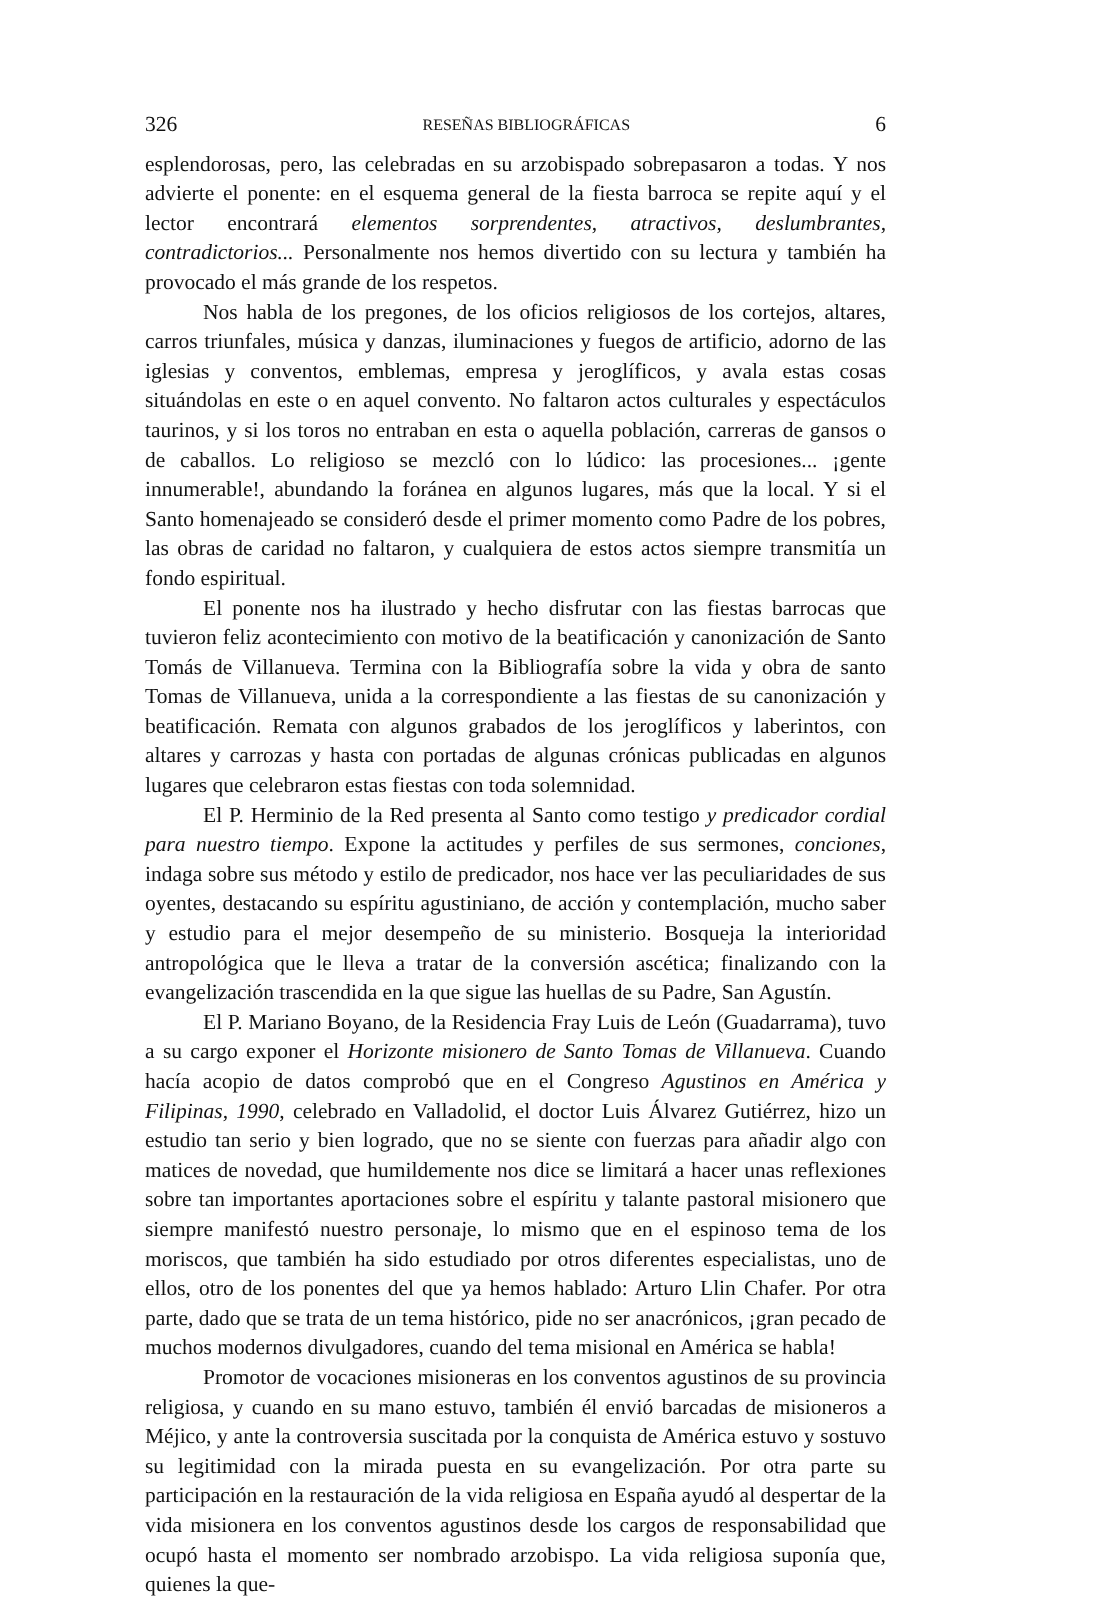326 RESEÑAS BIBLIOGRÁFICAS 6
esplendorosas, pero, las celebradas en su arzobispado sobrepasaron a todas. Y nos advierte el ponente: en el esquema general de la fiesta barroca se repite aquí y el lector encontrará elementos sorprendentes, atractivos, deslumbrantes, contradictorios... Personalmente nos hemos divertido con su lectura y también ha provocado el más grande de los respetos.
Nos habla de los pregones, de los oficios religiosos de los cortejos, altares, carros triunfales, música y danzas, iluminaciones y fuegos de artificio, adorno de las iglesias y conventos, emblemas, empresa y jeroglíficos, y avala estas cosas situándolas en este o en aquel convento. No faltaron actos culturales y espectáculos taurinos, y si los toros no entraban en esta o aquella población, carreras de gansos o de caballos. Lo religioso se mezcló con lo lúdico: las procesiones... ¡gente innumerable!, abundando la foránea en algunos lugares, más que la local. Y si el Santo homenajeado se consideró desde el primer momento como Padre de los pobres, las obras de caridad no faltaron, y cualquiera de estos actos siempre transmitía un fondo espiritual.
El ponente nos ha ilustrado y hecho disfrutar con las fiestas barrocas que tuvieron feliz acontecimiento con motivo de la beatificación y canonización de Santo Tomás de Villanueva. Termina con la Bibliografía sobre la vida y obra de santo Tomas de Villanueva, unida a la correspondiente a las fiestas de su canonización y beatificación. Remata con algunos grabados de los jeroglíficos y laberintos, con altares y carrozas y hasta con portadas de algunas crónicas publicadas en algunos lugares que celebraron estas fiestas con toda solemnidad.
El P. Herminio de la Red presenta al Santo como testigo y predicador cordial para nuestro tiempo. Expone la actitudes y perfiles de sus sermones, conciones, indaga sobre sus método y estilo de predicador, nos hace ver las peculiaridades de sus oyentes, destacando su espíritu agustiniano, de acción y contemplación, mucho saber y estudio para el mejor desempeño de su ministerio. Bosqueja la interioridad antropológica que le lleva a tratar de la conversión ascética; finalizando con la evangelización trascendida en la que sigue las huellas de su Padre, San Agustín.
El P. Mariano Boyano, de la Residencia Fray Luis de León (Guadarrama), tuvo a su cargo exponer el Horizonte misionero de Santo Tomas de Villanueva. Cuando hacía acopio de datos comprobó que en el Congreso Agustinos en América y Filipinas, 1990, celebrado en Valladolid, el doctor Luis Álvarez Gutiérrez, hizo un estudio tan serio y bien logrado, que no se siente con fuerzas para añadir algo con matices de novedad, que humildemente nos dice se limitará a hacer unas reflexiones sobre tan importantes aportaciones sobre el espíritu y talante pastoral misionero que siempre manifestó nuestro personaje, lo mismo que en el espinoso tema de los moriscos, que también ha sido estudiado por otros diferentes especialistas, uno de ellos, otro de los ponentes del que ya hemos hablado: Arturo Llin Chafer. Por otra parte, dado que se trata de un tema histórico, pide no ser anacrónicos, ¡gran pecado de muchos modernos divulgadores, cuando del tema misional en América se habla!
Promotor de vocaciones misioneras en los conventos agustinos de su provincia religiosa, y cuando en su mano estuvo, también él envió barcadas de misioneros a Méjico, y ante la controversia suscitada por la conquista de América estuvo y sostuvo su legitimidad con la mirada puesta en su evangelización. Por otra parte su participación en la restauración de la vida religiosa en España ayudó al despertar de la vida misionera en los conventos agustinos desde los cargos de responsabilidad que ocupó hasta el momento ser nombrado arzobispo. La vida religiosa suponía que, quienes la que-